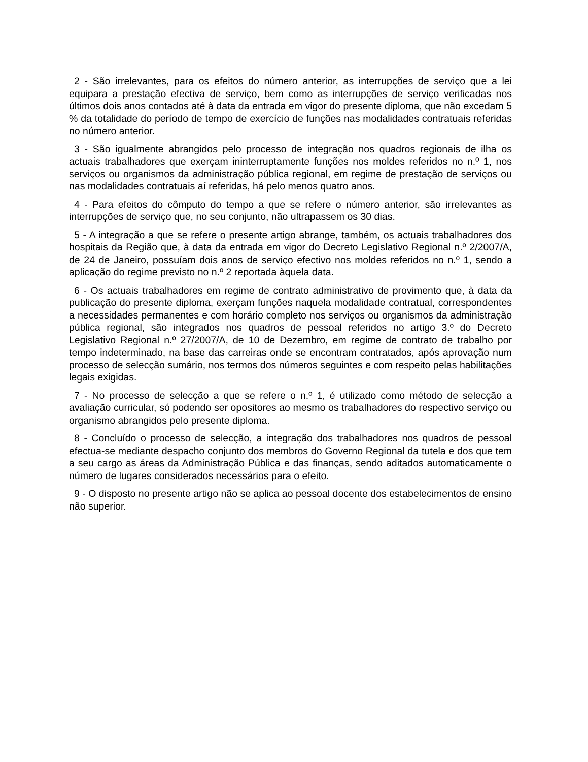2 - São irrelevantes, para os efeitos do número anterior, as interrupções de serviço que a lei equipara a prestação efectiva de serviço, bem como as interrupções de serviço verificadas nos últimos dois anos contados até à data da entrada em vigor do presente diploma, que não excedam 5 % da totalidade do período de tempo de exercício de funções nas modalidades contratuais referidas no número anterior.
3 - São igualmente abrangidos pelo processo de integração nos quadros regionais de ilha os actuais trabalhadores que exerçam ininterruptamente funções nos moldes referidos no n.º 1, nos serviços ou organismos da administração pública regional, em regime de prestação de serviços ou nas modalidades contratuais aí referidas, há pelo menos quatro anos.
4 - Para efeitos do cômputo do tempo a que se refere o número anterior, são irrelevantes as interrupções de serviço que, no seu conjunto, não ultrapassem os 30 dias.
5 - A integração a que se refere o presente artigo abrange, também, os actuais trabalhadores dos hospitais da Região que, à data da entrada em vigor do Decreto Legislativo Regional n.º 2/2007/A, de 24 de Janeiro, possuíam dois anos de serviço efectivo nos moldes referidos no n.º 1, sendo a aplicação do regime previsto no n.º 2 reportada àquela data.
6 - Os actuais trabalhadores em regime de contrato administrativo de provimento que, à data da publicação do presente diploma, exerçam funções naquela modalidade contratual, correspondentes a necessidades permanentes e com horário completo nos serviços ou organismos da administração pública regional, são integrados nos quadros de pessoal referidos no artigo 3.º do Decreto Legislativo Regional n.º 27/2007/A, de 10 de Dezembro, em regime de contrato de trabalho por tempo indeterminado, na base das carreiras onde se encontram contratados, após aprovação num processo de selecção sumário, nos termos dos números seguintes e com respeito pelas habilitações legais exigidas.
7 - No processo de selecção a que se refere o n.º 1, é utilizado como método de selecção a avaliação curricular, só podendo ser opositores ao mesmo os trabalhadores do respectivo serviço ou organismo abrangidos pelo presente diploma.
8 - Concluído o processo de selecção, a integração dos trabalhadores nos quadros de pessoal efectua-se mediante despacho conjunto dos membros do Governo Regional da tutela e dos que tem a seu cargo as áreas da Administração Pública e das finanças, sendo aditados automaticamente o número de lugares considerados necessários para o efeito.
9 - O disposto no presente artigo não se aplica ao pessoal docente dos estabelecimentos de ensino não superior.